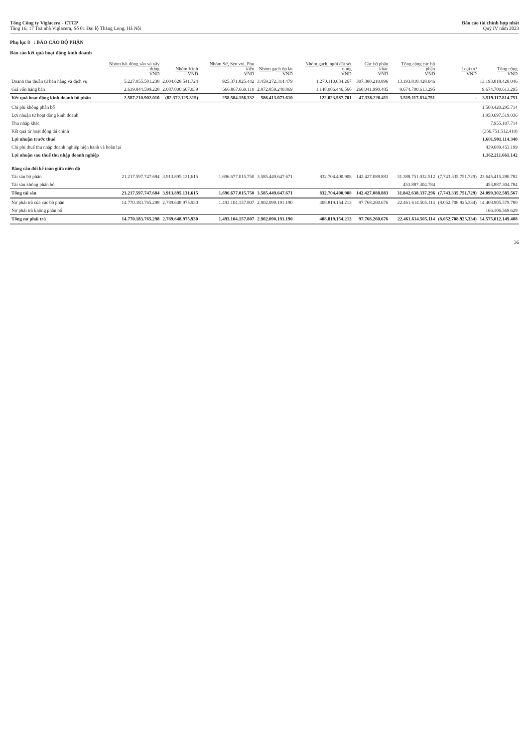Tổng Công ty Viglacera - CTCP
Tầng 16, 17 Toà nhà Viglacera, Số 01 Đại lộ Thăng Long, Hà Nội
Báo cáo tài chính hợp nhất
Quý IV năm 2023
Phụ lục 8 : BÁO CÁO BỘ PHẬN
Báo cáo kết quả hoạt động kinh doanh
| | Nhóm bất động sản và xây dựng VND | Nhóm Kính VND | Nhóm Sứ, Sen vòi, Phụ kiện VND | Nhóm gạch ốp lát VND | Nhóm gạch, ngói đất sét nung VND | Các bộ phận khác VND | Tổng cộng các bộ phận VND | Loại trừ VND | Tổng cộng VND |
| --- | --- | --- | --- | --- | --- | --- | --- | --- | --- |
| Doanh thu thuần từ bán hàng và dịch vụ | 5.227.055.501.238 | 2.004.628.541.724 | 925.371.825.442 | 3.459.272.314.479 | 1.270.110.034.267 | 307.380.210.896 | 13.193.818.428.046 | | 13.193.818.428.046 |
| Giá vốn hàng bán | 2.639.844.599.228 | 2.087.000.667.039 | 666.867.669.110 | 2.872.859.240.869 | 1.148.086.446.566 | 260.041.990.485 | 9.674.700.613.295 | | 9.674.700.613.295 |
| Kết quả hoạt động kinh doanh bộ phận | 2.587.210.902.010 | (82.372.125.315) | 258.504.156.332 | 586.413.073.610 | 122.023.587.701 | 47.338.220.411 | 3.519.117.814.751 | - | 3.519.117.814.751 |
| Chi phí không phân bổ | | | | | | | | | 1.568.420.295.714 |
| Lợi nhuận từ hoạt động kinh doanh | | | | | | | | | 1.950.697.519.036 |
| Thu nhập khác | | | | | | | | | 7.955.107.714 |
| Kết quả từ hoạt động tài chính | | | | | | | | | (356.751.512.410) |
| Lợi nhuận trước thuế | | | | | | | | | 1.601.901.114.340 |
| Chi phí thuế thu nhập doanh nghiệp hiện hành và hoãn lại | | | | | | | | | 439.689.453.199 |
| Lợi nhuận sau thuế thu nhập doanh nghiệp | | | | | | | | | 1.162.211.661.142 |
| Bảng cân đối kế toán giữa niên độ | | | | | | | | | |
| Tài sản bộ phận | 21.217.597.747.684 | 3.913.895.131.615 | 1.696.677.015.750 | 3.585.449.647.671 | 832.704.400.908 | 142.427.088.883 | 31.388.751.032.512 | (7.743.335.751.729) | 23.645.415.280.782 |
| Tài sản không phân bổ | | | | | | | 453.887.304.784 | | 453.887.304.784 |
| Tổng tài sản | 21.217.597.747.684 | 3.913.895.131.615 | 1.696.677.015.750 | 3.585.449.647.671 | 832.704.400.908 | 142.427.088.883 | 31.842.638.337.296 | (7.743.335.751.729) | 24.099.302.585.567 |
| Nợ phải trả của các bộ phận | 14.770.183.765.298 | 2.789.648.975.930 | 1.493.104.157.807 | 2.902.090.191.190 | 408.819.154.213 | 97.768.260.676 | 22.461.614.505.114 | (8.052.708.925.334) | 14.408.905.579.780 |
| Nợ phải trả không phân bổ | | | | | | | | | 166.106.569.629 |
| Tổng nợ phải trả | 14.770.183.765.298 | 2.789.648.975.930 | 1.493.104.157.807 | 2.902.090.191.190 | 408.819.154.213 | 97.768.260.676 | 22.461.614.505.114 | (8.052.708.925.334) | 14.575.012.149.408 |
36